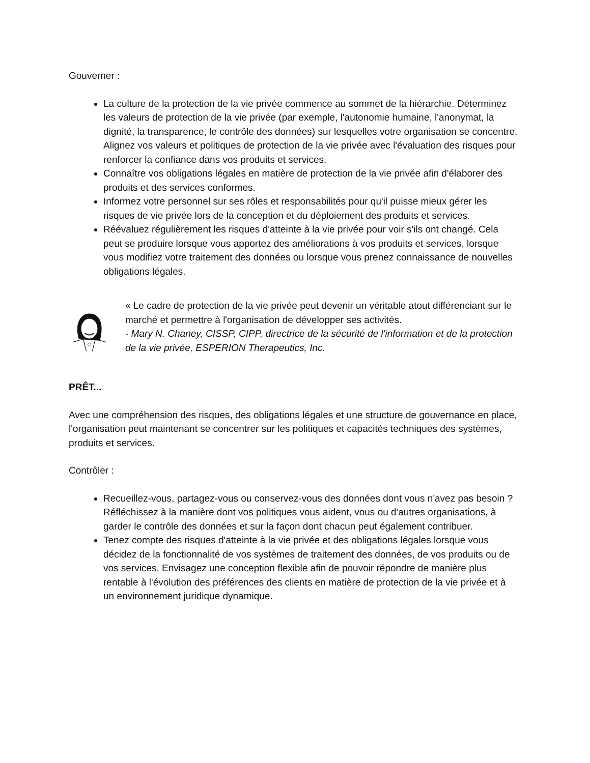Gouverner :
La culture de la protection de la vie privée commence au sommet de la hiérarchie. Déterminez les valeurs de protection de la vie privée (par exemple, l'autonomie humaine, l'anonymat, la dignité, la transparence, le contrôle des données) sur lesquelles votre organisation se concentre. Alignez vos valeurs et politiques de protection de la vie privée avec l'évaluation des risques pour renforcer la confiance dans vos produits et services.
Connaître vos obligations légales en matière de protection de la vie privée afin d'élaborer des produits et des services conformes.
Informez votre personnel sur ses rôles et responsabilités pour qu'il puisse mieux gérer les risques de vie privée lors de la conception et du déploiement des produits et services.
Réévaluez régulièrement les risques d'atteinte à la vie privée pour voir s'ils ont changé. Cela peut se produire lorsque vous apportez des améliorations à vos produits et services, lorsque vous modifiez votre traitement des données ou lorsque vous prenez connaissance de nouvelles obligations légales.
« Le cadre de protection de la vie privée peut devenir un véritable atout différenciant sur le marché et permettre à l'organisation de développer ses activités.
- Mary N. Chaney, CISSP, CIPP, directrice de la sécurité de l'information et de la protection de la vie privée, ESPERION Therapeutics, Inc.
PRÊT...
Avec une compréhension des risques, des obligations légales et une structure de gouvernance en place, l'organisation peut maintenant se concentrer sur les politiques et capacités techniques des systèmes, produits et services.
Contrôler :
Recueillez-vous, partagez-vous ou conservez-vous des données dont vous n'avez pas besoin ? Réfléchissez à la manière dont vos politiques vous aident, vous ou d'autres organisations, à garder le contrôle des données et sur la façon dont chacun peut également contribuer.
Tenez compte des risques d'atteinte à la vie privée et des obligations légales lorsque vous décidez de la fonctionnalité de vos systèmes de traitement des données, de vos produits ou de vos services. Envisagez une conception flexible afin de pouvoir répondre de manière plus rentable à l'évolution des préférences des clients en matière de protection de la vie privée et à un environnement juridique dynamique.